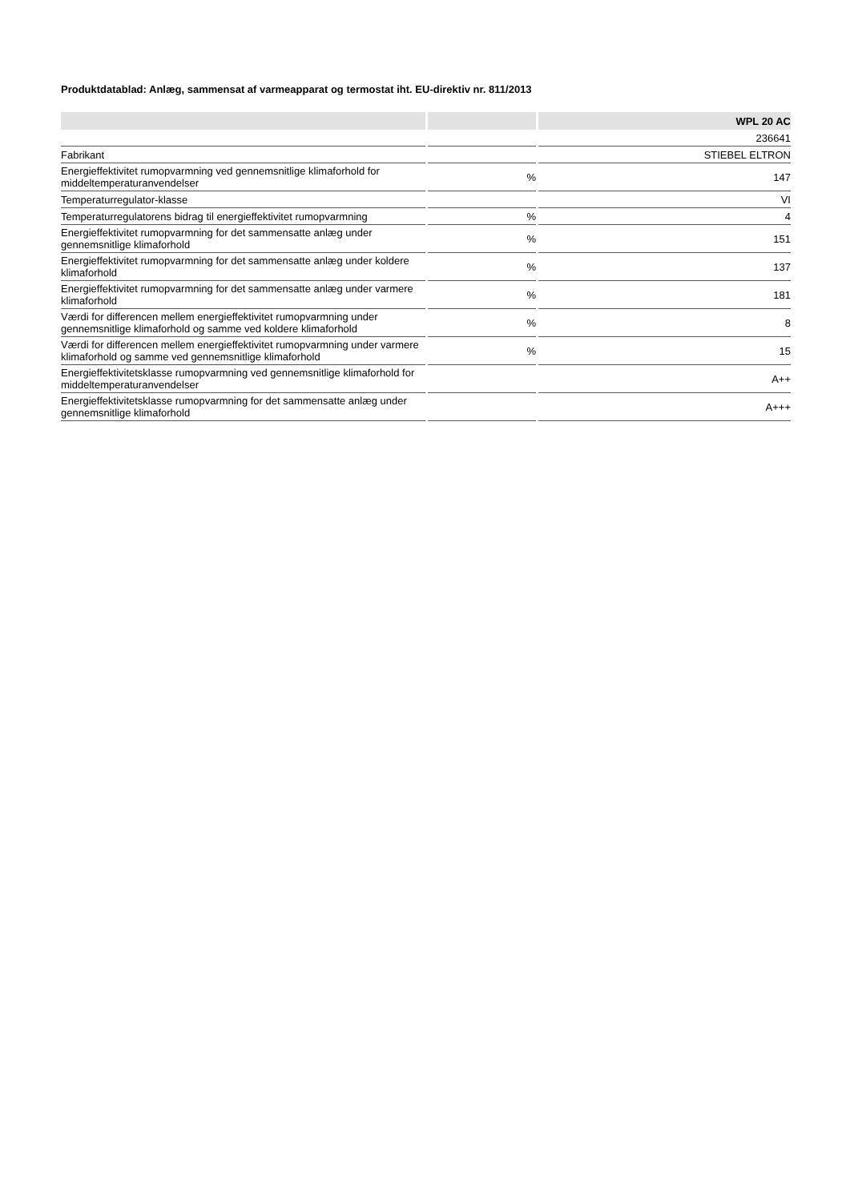Produktdatablad: Anlæg, sammensat af varmeapparat og termostat iht. EU-direktiv nr. 811/2013
| | | WPL 20 AC |
| --- | --- | --- |
| | | 236641 |
| Fabrikant | | STIEBEL ELTRON |
| Energieffektivitet rumopvarmning ved gennemsnitlige klimaforhold for middeltemperaturanvendelser | % | 147 |
| Temperaturregulator-klasse | | VI |
| Temperaturregulatorens bidrag til energieffektivitet rumopvarmning | % | 4 |
| Energieffektivitet rumopvarmning for det sammensatte anlæg under gennemsnitlige klimaforhold | % | 151 |
| Energieffektivitet rumopvarmning for det sammensatte anlæg under koldere klimaforhold | % | 137 |
| Energieffektivitet rumopvarmning for det sammensatte anlæg under varmere klimaforhold | % | 181 |
| Værdi for differencen mellem energieffektivitet rumopvarmning under gennemsnitlige klimaforhold og samme ved koldere klimaforhold | % | 8 |
| Værdi for differencen mellem energieffektivitet rumopvarmning under varmere klimaforhold og samme ved gennemsnitlige klimaforhold | % | 15 |
| Energieffektivitetsklasse rumopvarmning ved gennemsnitlige klimaforhold for middeltemperaturanvendelser | | A++ |
| Energieffektivitetsklasse rumopvarmning for det sammensatte anlæg under gennemsnitlige klimaforhold | | A+++ |